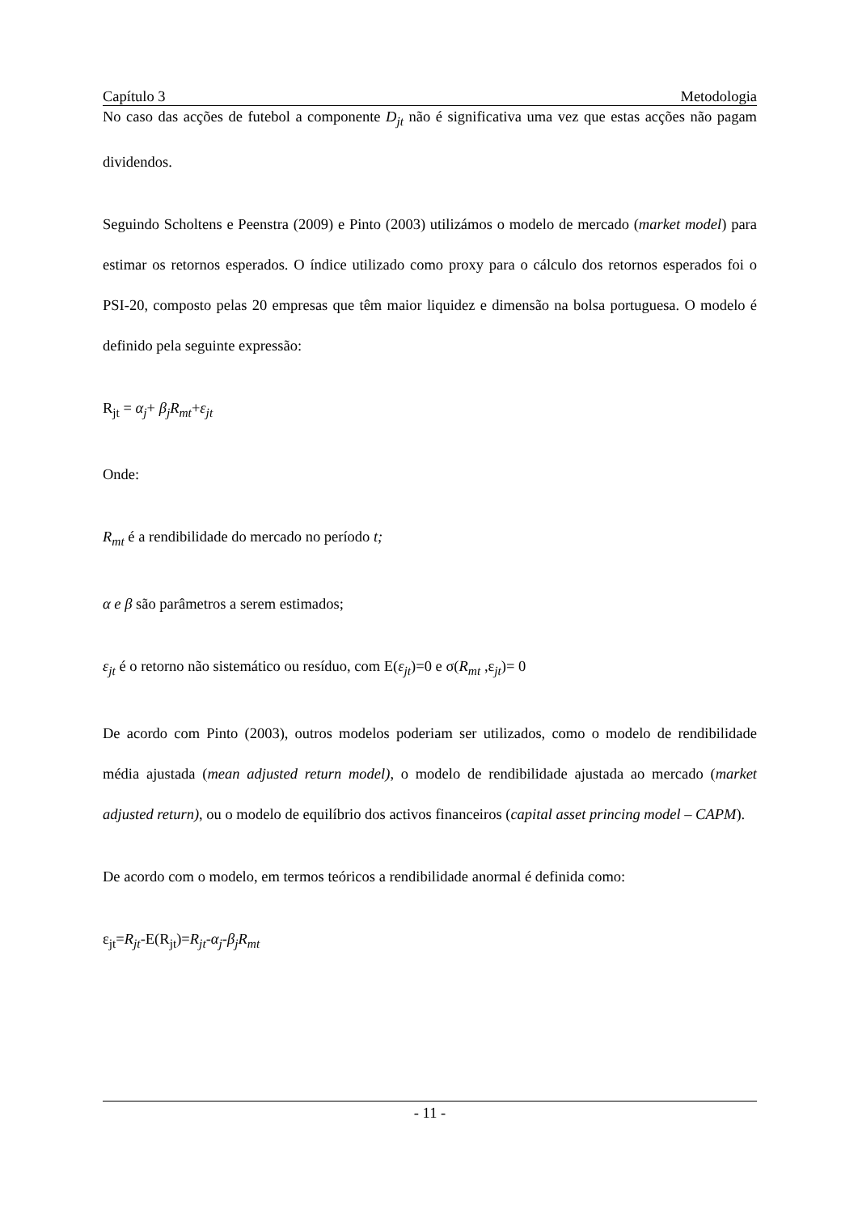Capítulo 3 Metodologia
No caso das acções de futebol a componente D<sub>jt</sub> não é significativa uma vez que estas acções não pagam dividendos.
Seguindo Scholtens e Peenstra (2009) e Pinto (2003) utilizámos o modelo de mercado (market model) para estimar os retornos esperados. O índice utilizado como proxy para o cálculo dos retornos esperados foi o PSI-20, composto pelas 20 empresas que têm maior liquidez e dimensão na bolsa portuguesa. O modelo é definido pela seguinte expressão:
R<sub>jt</sub> = α<sub>j</sub>+ β<sub>j</sub>R<sub>mt</sub>+ε<sub>jt</sub>
Onde:
R<sub>mt</sub> é a rendibilidade do mercado no período t;
α e β são parâmetros a serem estimados;
ε<sub>jt</sub> é o retorno não sistemático ou resíduo, com E(ε<sub>jt</sub>)=0 e σ(R<sub>mt</sub> ,ε<sub>jt</sub>)= 0
De acordo com Pinto (2003), outros modelos poderiam ser utilizados, como o modelo de rendibilidade média ajustada (mean adjusted return model), o modelo de rendibilidade ajustada ao mercado (market adjusted return), ou o modelo de equilíbrio dos activos financeiros (capital asset princing model – CAPM).
De acordo com o modelo, em termos teóricos a rendibilidade anormal é definida como:
ε<sub>jt</sub>=R<sub>jt</sub>-E(R<sub>jt</sub>)=R<sub>jt</sub>-α<sub>j</sub>-β<sub>j</sub>R<sub>mt</sub>
- 11 -